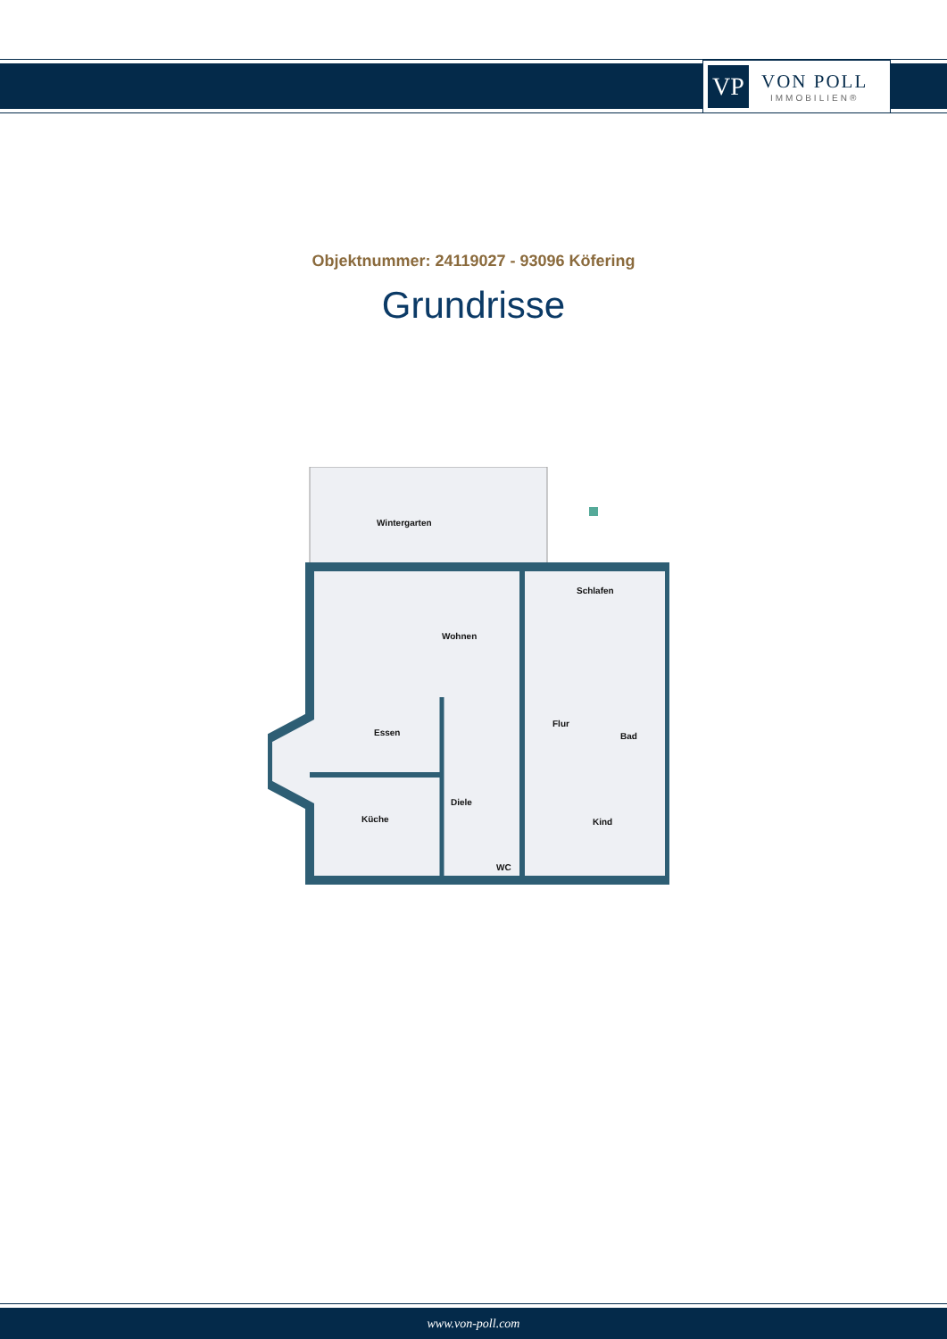VP
VON POLL
IMMOBILIEN®
Objektnummer: 24119027 - 93096 Köfering
Grundrisse
Wintergarten
Wohnen
Schlafen
Flur
Bad
Essen
Küche
Diele
Kind
WC
www.von-poll.com